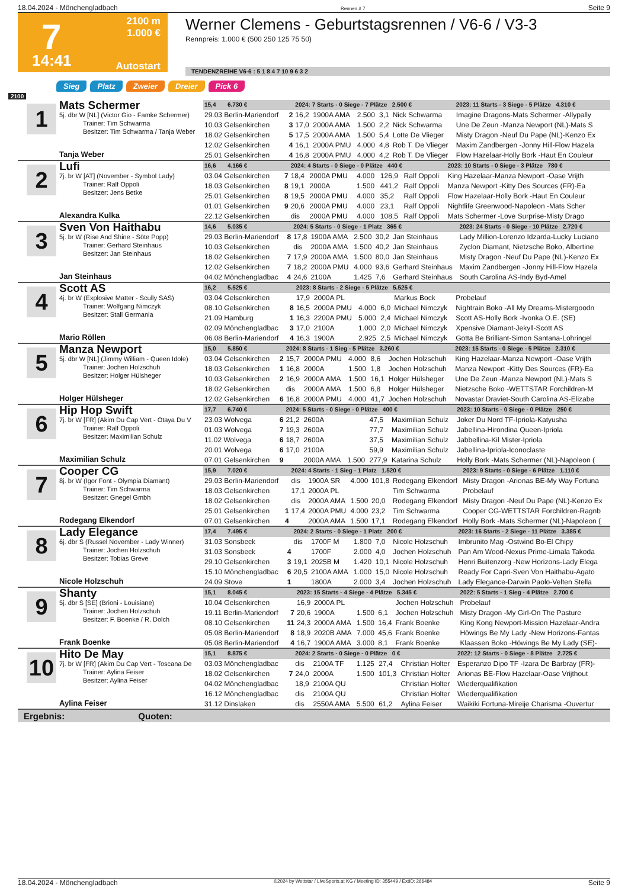18.04.2024 - Mönchengladbach Rennen # 7 Seite 9
7
2100 m
1.000 €
14:41 Autostart
Werner Clemens - Geburtstagsrennen / V6-6 / V3-3
Rennpreis: 1.000 € (500 250 125 75 50)
TENDENZREIHE V6-6 : 5 1 8 4 7 10 9 6 3 2
Sieg Platz Zweier Dreier Pick 6
2100
1
Mats Schermer
5j. dbr W [NL] (Victor Gio - Famke Schermer)
Trainer: Tim Schwarma
Besitzer: Tim Schwarma / Tanja Weber
Tanja Weber
| 15,4 6.730 € | | 2024: 7 Starts - 0 Siege - 7 Plätze 2.500 € | | | | | 2023: 11 Starts - 3 Siege - 5 Plätze 4.310 € |
| 29.03 Berlin-Mariendorf | 2 | 16,2 | 1900A AMA | 2.500 | 3,1 | Nick Schwarma | Imagine Dragons-Mats Schermer -Allypally |
| 10.03 Gelsenkirchen | 3 | 17,0 | 2000A AMA | 1.500 | 2,2 | Nick Schwarma | Une De Zeun -Manza Newport (NL)-Mats S |
| 18.02 Gelsenkirchen | 5 | 17,5 | 2000A AMA | 1.500 | 5,4 | Lotte De Vlieger | Misty Dragon -Neuf Du Pape (NL)-Kenzo Ex |
| 12.02 Gelsenkirchen | 4 | 16,1 | 2000A PMU | 4.000 | 4,8 | Rob T. De Vlieger | Maxim Zandbergen -Jonny Hill-Flow Hazela |
| 25.01 Gelsenkirchen | 4 | 16,8 | 2000A PMU | 4.000 | 4,2 | Rob T. De Vlieger | Flow Hazelaar-Holly Bork -Haut En Couleur |
2
Lufi
7j. br W [AT] (November - Symbol Lady)
Trainer: Ralf Oppoli
Besitzer: Jens Betke
Alexandra Kulka
| 16,6 4.166 € | | 2024: 4 Starts - 0 Siege - 0 Plätze 440 € | | | | | 2023: 10 Starts - 0 Siege - 3 Plätze 780 € |
| 03.04 Gelsenkirchen | 7 | 18,4 | 2000A PMU | 4.000 | 126,9 | Ralf Oppoli | King Hazelaar-Manza Newport -Oase Vrijth |
| 18.03 Gelsenkirchen | 8 | 19,1 | 2000A | 1.500 | 441,2 | Ralf Oppoli | Manza Newport -Kitty Des Sources (FR)-Ea |
| 25.01 Gelsenkirchen | 8 | 19,5 | 2000A PMU | 4.000 | 35,2 | Ralf Oppoli | Flow Hazelaar-Holly Bork -Haut En Couleur |
| 01.01 Gelsenkirchen | 9 | 20,6 | 2000A PMU | 4.000 | 23,1 | Ralf Oppoli | Nightlife Greenwood-Napoleon -Mats Scher |
| 22.12 Gelsenkirchen | | dis | 2000A PMU | 4.000 | 108,5 | Ralf Oppoli | Mats Schermer -Love Surprise-Misty Drago |
3
Sven Von Haithabu
5j. br W (Rise And Shine - Söte Popp)
Trainer: Gerhard Steinhaus
Besitzer: Jan Steinhaus
Jan Steinhaus
| 14,6 5.035 € | | 2024: 5 Starts - 0 Siege - 1 Platz 365 € | | | | | 2023: 24 Starts - 0 Siege - 10 Plätze 2.720 € |
| 29.03 Berlin-Mariendorf | 8 | 17,8 | 1900A AMA | 2.500 | 30,2 | Jan Steinhaus | Lady Million-Lorenzo Idzarda-Lucky Luciano |
| 10.03 Gelsenkirchen | | dis | 2000A AMA | 1.500 | 40,2 | Jan Steinhaus | Zyclon Diamant, Nietzsche Boko, Albertine |
| 18.02 Gelsenkirchen | 7 | 17,9 | 2000A AMA | 1.500 | 80,0 | Jan Steinhaus | Misty Dragon -Neuf Du Pape (NL)-Kenzo Ex |
| 12.02 Gelsenkirchen | 7 | 18,2 | 2000A PMU | 4.000 | 93,6 | Gerhard Steinhaus | Maxim Zandbergen -Jonny Hill-Flow Hazela |
| 04.02 Mönchengladbac | 4 | 24,6 | 2100A | 1.425 | 7,6 | Gerhard Steinhaus | South Carolina AS-Indy Byd-Amel |
4
Scott AS
4j. br W (Explosive Matter - Scully SAS)
Trainer: Wolfgang Nimczyk
Besitzer: Stall Germania
Mario Röllen
| 16,2 5.525 € | | 2023: 8 Starts - 2 Siege - 5 Plätze 5.525 € | | | | | |
| 03.04 Gelsenkirchen | | 17,9 | 2000A PL | | | Markus Bock | Probelauf |
| 08.10 Gelsenkirchen | 8 | 16,5 | 2000A PMU | 4.000 | 6,0 | Michael Nimczyk | Nightrain Boko -All My Dreams-Mistergoodn |
| 21.09 Hamburg | 1 | 16,3 | 2200A PMU | 5.000 | 2,4 | Michael Nimczyk | Scott AS-Holly Bork -Ivonka O.E. (SE) |
| 02.09 Mönchengladbac | 3 | 17,0 | 2100A | 1.000 | 2,0 | Michael Nimczyk | Xpensive Diamant-Jekyll-Scott AS |
| 06.08 Berlin-Mariendorf | 4 | 16,3 | 1900A | 2.925 | 2,5 | Michael Nimczyk | Gotta Be Brilliant-Simon Santana-Lohringel |
5
Manza Newport
5j. dbr W [NL] (Jimmy William - Queen Idole)
Trainer: Jochen Holzschuh
Besitzer: Holger Hülsheger
Holger Hülsheger
| 15,0 5.850 € | | 2024: 8 Starts - 1 Sieg - 5 Plätze 3.260 € | | | | | 2023: 15 Starts - 0 Siege - 5 Plätze 2.310 € |
| 03.04 Gelsenkirchen | 2 | 15,7 | 2000A PMU | 4.000 | 8,6 | Jochen Holzschuh | King Hazelaar-Manza Newport -Oase Vrijth |
| 18.03 Gelsenkirchen | 1 | 16,8 | 2000A | 1.500 | 1,8 | Jochen Holzschuh | Manza Newport -Kitty Des Sources (FR)-Ea |
| 10.03 Gelsenkirchen | 2 | 16,9 | 2000A AMA | 1.500 | 16,1 | Holger Hülsheger | Une De Zeun -Manza Newport (NL)-Mats S |
| 18.02 Gelsenkirchen | | dis | 2000A AMA | 1.500 | 6,8 | Holger Hülsheger | Nietzsche Boko -WETTSTAR Forchildren-M |
| 12.02 Gelsenkirchen | 6 | 16,8 | 2000A PMU | 4.000 | 41,7 | Jochen Holzschuh | Novastar Draviet-South Carolina AS-Elizabe |
6
Hip Hop Swift
7j. br W [FR] (Akim Du Cap Vert - Otaya Du V
Trainer: Ralf Oppoli
Besitzer: Maximilian Schulz
Maximilian Schulz
| 17,7 6.740 € | | 2024: 5 Starts - 0 Siege - 0 Plätze 400 € | | | | | 2023: 10 Starts - 0 Siege - 0 Plätze 250 € |
| 23.03 Wolvega | 6 | 21,2 | 2600A | | 47,5 | Maximilian Schulz | Joker Du Nord TF-Ipriola-Katyusha |
| 01.03 Wolvega | 7 | 19,3 | 2600A | | 77,7 | Maximilian Schulz | Jabellina-Hirondina Queen-Ipriola |
| 11.02 Wolvega | 6 | 18,7 | 2600A | | 37,5 | Maximilian Schulz | Jabbellina-Kil Mister-Ipriola |
| 20.01 Wolvega | 6 | 17,0 | 2100A | | 59,9 | Maximilian Schulz | Jabellina-Ipriola-Iconoclaste |
| 07.01 Gelsenkirchen | 9 | | 2000A AMA | 1.500 | 277,9 | Katarina Schulz | Holly Bork -Mats Schermer (NL)-Napoleon ( |
7
Cooper CG
8j. br W (Igor Font - Olympia Diamant)
Trainer: Tim Schwarma
Besitzer: Gnegel Gmbh
Rodegang Elkendorf
| 15,9 7.020 € | | 2024: 4 Starts - 1 Sieg - 1 Platz 1.520 € | | | | | 2023: 9 Starts - 0 Siege - 6 Plätze 1.110 € |
| 29.03 Berlin-Mariendorf | | dis | 1900A SR | 4.000 | 101,8 | Rodegang Elkendorf | Misty Dragon -Arionas BE-My Way Fortuna |
| 18.03 Gelsenkirchen | | 17,1 | 2000A PL | | | Tim Schwarma | Probelauf |
| 18.02 Gelsenkirchen | | dis | 2000A AMA | 1.500 | 20,0 | Rodegang Elkendorf | Misty Dragon -Neuf Du Pape (NL)-Kenzo Ex |
| 25.01 Gelsenkirchen | 1 | 17,4 | 2000A PMU | 4.000 | 23,2 | Tim Schwarma | Cooper CG-WETTSTAR Forchildren-Ragnb |
| 07.01 Gelsenkirchen | 4 | | 2000A AMA | 1.500 | 17,1 | Rodegang Elkendorf | Holly Bork -Mats Schermer (NL)-Napoleon ( |
8
Lady Elegance
6j. dbr S (Russel November - Lady Winner)
Trainer: Jochen Holzschuh
Besitzer: Tobias Greve
Nicole Holzschuh
| 17,4 7.495 € | | 2024: 2 Starts - 0 Siege - 1 Platz 200 € | | | | | 2023: 16 Starts - 2 Siege - 11 Plätze 3.385 € |
| 31.03 Sonsbeck | | dis | 1700F M | 1.800 | 7,0 | Nicole Holzschuh | Imbrunito Mag -Ostwind Bo-El Chipy |
| 31.03 Sonsbeck | 4 | | 1700F | 2.000 | 4,0 | Jochen Holzschuh | Pan Am Wood-Nexus Prime-Limala Takoda |
| 29.10 Gelsenkirchen | 3 | 19,1 | 2025B M | 1.420 | 10,1 | Nicole Holzschuh | Henri Buitenzorg -New Horizons-Lady Elega |
| 15.10 Mönchengladbac | 6 | 20,5 | 2100A AMA | 1.000 | 15,0 | Nicole Holzschuh | Ready For Capri-Sven Von Haithabu-Agato |
| 24.09 Stove | 1 | | 1800A | 2.000 | 3,4 | Jochen Holzschuh | Lady Elegance-Darwin Paolo-Velten Stella |
9
Shanty
5j. dbr S [SE] (Brioni - Louisiane)
Trainer: Jochen Holzschuh
Besitzer: F. Boenke / R. Dolch
Frank Boenke
| 15,1 8.045 € | | 2023: 15 Starts - 4 Siege - 4 Plätze 5.345 € | | | | | 2022: 5 Starts - 1 Sieg - 4 Plätze 2.700 € |
| 10.04 Gelsenkirchen | | 16,9 | 2000A PL | | | Jochen Holzschuh | Probelauf |
| 19.11 Berlin-Mariendorf | 7 | 20,6 | 1900A | 1.500 | 6,1 | Jochen Holzschuh | Misty Dragon -My Girl-On The Pasture |
| 08.10 Gelsenkirchen | 11 | 24,3 | 2000A AMA | 1.500 | 16,4 | Frank Boenke | King Kong Newport-Mission Hazelaar-Andra |
| 05.08 Berlin-Mariendorf | 8 | 18,9 | 2020B AMA | 7.000 | 45,6 | Frank Boenke | Höwings Be My Lady -New Horizons-Fantas |
| 05.08 Berlin-Mariendorf | 4 | 16,7 | 1900A AMA | 3.000 | 8,1 | Frank Boenke | Klaassen Boko -Höwings Be My Lady (SE)- |
10
Hito De May
7j. br W [FR] (Akim Du Cap Vert - Toscana De
Trainer: Aylina Feiser
Besitzer: Aylina Feiser
Aylina Feiser
| 15,1 8.875 € | | 2024: 2 Starts - 0 Siege - 0 Plätze 0 € | | | | | 2022: 12 Starts - 0 Siege - 8 Plätze 2.725 € |
| 03.03 Mönchengladbac | | dis | 2100A TF | 1.125 | 27,4 | Christian Holter | Esperanzo Dipo TF -Izara De Barbray (FR)- |
| 18.02 Gelsenkirchen | 7 | 24,0 | 2000A | 1.500 | 101,3 | Christian Holter | Arionas BE-Flow Hazelaar-Oase Vrijthout |
| 04.02 Mönchengladbac | | 18,9 | 2100A QU | | | Christian Holter | Wiederqualifikation |
| 16.12 Mönchengladbac | | dis | 2100A QU | | | Christian Holter | Wiederqualifikation |
| 31.12 Dinslaken | | dis | 2550A AMA | 5.500 | 61,2 | Aylina Feiser | Waikiki Fortuna-Mireije Charisma -Ouvertur |
Ergebnis: Quoten:
18.04.2024 - Mönchengladbach ©2024 by Wettstar / LiveSports.at KG / Meeting ID: 355449 / ExtID: 266484 Seite 9